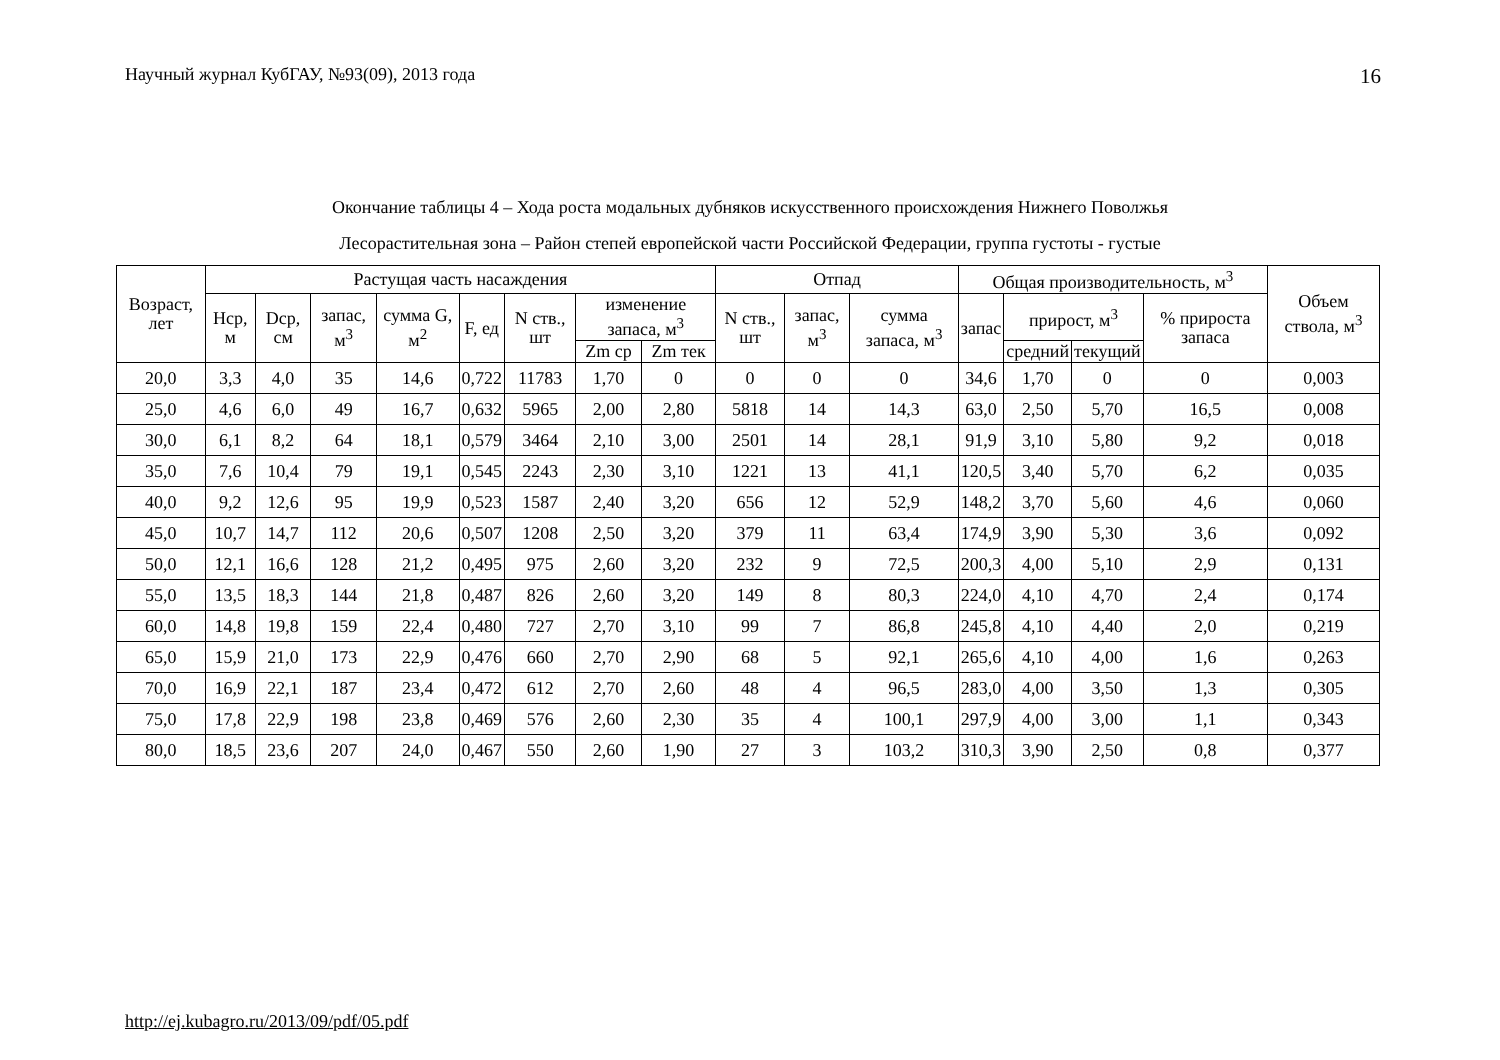Научный журнал КубГАУ, №93(09), 2013 года 16
Окончание таблицы 4 – Хода роста модальных дубняков искусственного происхождения Нижнего Поволжья
Лесорастительная зона – Район степей европейской части Российской Федерации, группа густоты - густые
| Возраст, лет | Растущая часть насаждения | | | | | | | | Отпад | | | Общая производительность, м<sup>3</sup> | | | | Объем ствола, м<sup>3</sup> |
| --- | --- | --- | --- | --- | --- | --- | --- | --- | --- | --- | --- | --- | --- | --- | --- | --- |
| | Нср, м | Dср, см | запас, м<sup>3</sup> | сумма G, м<sup>2</sup> | F, ед | N ств., шт | изменение запаса, м<sup>3</sup> | | N ств., шт | запас, м<sup>3</sup> | сумма запаса, м<sup>3</sup> | запас | прирост, м<sup>3</sup> | | % прироста запаса | |
| | | | | | | | Zm ср | Zm тек | | | | | средний | текущий | | |
| 20,0 | 3,3 | 4,0 | 35 | 14,6 | 0,722 | 11783 | 1,70 | 0 | 0 | 0 | 0 | 34,6 | 1,70 | 0 | 0 | 0,003 |
| 25,0 | 4,6 | 6,0 | 49 | 16,7 | 0,632 | 5965 | 2,00 | 2,80 | 5818 | 14 | 14,3 | 63,0 | 2,50 | 5,70 | 16,5 | 0,008 |
| 30,0 | 6,1 | 8,2 | 64 | 18,1 | 0,579 | 3464 | 2,10 | 3,00 | 2501 | 14 | 28,1 | 91,9 | 3,10 | 5,80 | 9,2 | 0,018 |
| 35,0 | 7,6 | 10,4 | 79 | 19,1 | 0,545 | 2243 | 2,30 | 3,10 | 1221 | 13 | 41,1 | 120,5 | 3,40 | 5,70 | 6,2 | 0,035 |
| 40,0 | 9,2 | 12,6 | 95 | 19,9 | 0,523 | 1587 | 2,40 | 3,20 | 656 | 12 | 52,9 | 148,2 | 3,70 | 5,60 | 4,6 | 0,060 |
| 45,0 | 10,7 | 14,7 | 112 | 20,6 | 0,507 | 1208 | 2,50 | 3,20 | 379 | 11 | 63,4 | 174,9 | 3,90 | 5,30 | 3,6 | 0,092 |
| 50,0 | 12,1 | 16,6 | 128 | 21,2 | 0,495 | 975 | 2,60 | 3,20 | 232 | 9 | 72,5 | 200,3 | 4,00 | 5,10 | 2,9 | 0,131 |
| 55,0 | 13,5 | 18,3 | 144 | 21,8 | 0,487 | 826 | 2,60 | 3,20 | 149 | 8 | 80,3 | 224,0 | 4,10 | 4,70 | 2,4 | 0,174 |
| 60,0 | 14,8 | 19,8 | 159 | 22,4 | 0,480 | 727 | 2,70 | 3,10 | 99 | 7 | 86,8 | 245,8 | 4,10 | 4,40 | 2,0 | 0,219 |
| 65,0 | 15,9 | 21,0 | 173 | 22,9 | 0,476 | 660 | 2,70 | 2,90 | 68 | 5 | 92,1 | 265,6 | 4,10 | 4,00 | 1,6 | 0,263 |
| 70,0 | 16,9 | 22,1 | 187 | 23,4 | 0,472 | 612 | 2,70 | 2,60 | 48 | 4 | 96,5 | 283,0 | 4,00 | 3,50 | 1,3 | 0,305 |
| 75,0 | 17,8 | 22,9 | 198 | 23,8 | 0,469 | 576 | 2,60 | 2,30 | 35 | 4 | 100,1 | 297,9 | 4,00 | 3,00 | 1,1 | 0,343 |
| 80,0 | 18,5 | 23,6 | 207 | 24,0 | 0,467 | 550 | 2,60 | 1,90 | 27 | 3 | 103,2 | 310,3 | 3,90 | 2,50 | 0,8 | 0,377 |
http://ej.kubagro.ru/2013/09/pdf/05.pdf